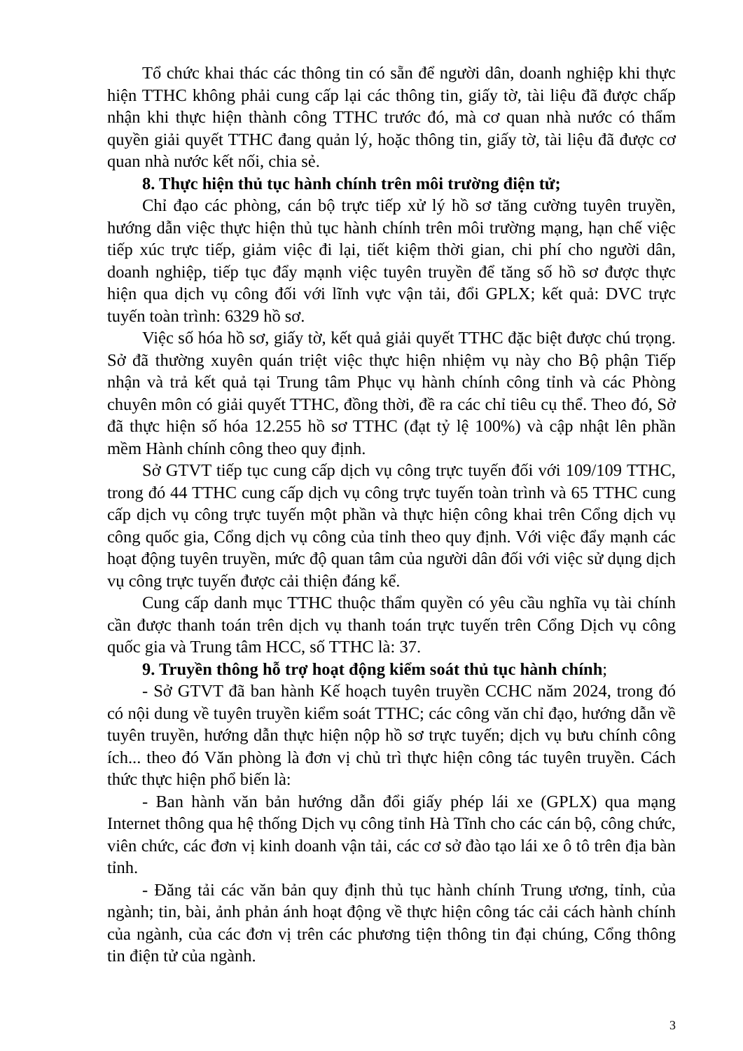Tổ chức khai thác các thông tin có sẵn để người dân, doanh nghiệp khi thực hiện TTHC không phải cung cấp lại các thông tin, giấy tờ, tài liệu đã được chấp nhận khi thực hiện thành công TTHC trước đó, mà cơ quan nhà nước có thẩm quyền giải quyết TTHC đang quản lý, hoặc thông tin, giấy tờ, tài liệu đã được cơ quan nhà nước kết nối, chia sẻ.
8. Thực hiện thủ tục hành chính trên môi trường điện tử;
Chỉ đạo các phòng, cán bộ trực tiếp xử lý hồ sơ tăng cường tuyên truyền, hướng dẫn việc thực hiện thủ tục hành chính trên môi trường mạng, hạn chế việc tiếp xúc trực tiếp, giảm việc đi lại, tiết kiệm thời gian, chi phí cho người dân, doanh nghiệp, tiếp tục đẩy mạnh việc tuyên truyền để tăng số hồ sơ được thực hiện qua dịch vụ công đối với lĩnh vực vận tải, đổi GPLX; kết quả: DVC trực tuyến toàn trình: 6329 hồ sơ.
Việc số hóa hồ sơ, giấy tờ, kết quả giải quyết TTHC đặc biệt được chú trọng. Sở đã thường xuyên quán triệt việc thực hiện nhiệm vụ này cho Bộ phận Tiếp nhận và trả kết quả tại Trung tâm Phục vụ hành chính công tỉnh và các Phòng chuyên môn có giải quyết TTHC, đồng thời, đề ra các chỉ tiêu cụ thể. Theo đó, Sở đã thực hiện số hóa 12.255 hồ sơ TTHC (đạt tỷ lệ 100%) và cập nhật lên phần mềm Hành chính công theo quy định.
Sở GTVT tiếp tục cung cấp dịch vụ công trực tuyến đối với 109/109 TTHC, trong đó 44 TTHC cung cấp dịch vụ công trực tuyến toàn trình và 65 TTHC cung cấp dịch vụ công trực tuyến một phần và thực hiện công khai trên Cổng dịch vụ công quốc gia, Cổng dịch vụ công của tỉnh theo quy định. Với việc đẩy mạnh các hoạt động tuyên truyền, mức độ quan tâm của người dân đối với việc sử dụng dịch vụ công trực tuyến được cải thiện đáng kể.
Cung cấp danh mục TTHC thuộc thẩm quyền có yêu cầu nghĩa vụ tài chính cần được thanh toán trên dịch vụ thanh toán trực tuyến trên Cổng Dịch vụ công quốc gia và Trung tâm HCC, số TTHC là: 37.
9. Truyền thông hỗ trợ hoạt động kiểm soát thủ tục hành chính;
- Sở GTVT đã ban hành Kế hoạch tuyên truyền CCHC năm 2024, trong đó có nội dung về tuyên truyền kiểm soát TTHC; các công văn chỉ đạo, hướng dẫn về tuyên truyền, hướng dẫn thực hiện nộp hồ sơ trực tuyến; dịch vụ bưu chính công ích... theo đó Văn phòng là đơn vị chủ trì thực hiện công tác tuyên truyền. Cách thức thực hiện phổ biến là:
- Ban hành văn bản hướng dẫn đổi giấy phép lái xe (GPLX) qua mạng Internet thông qua hệ thống Dịch vụ công tỉnh Hà Tĩnh cho các cán bộ, công chức, viên chức, các đơn vị kinh doanh vận tải, các cơ sở đào tạo lái xe ô tô trên địa bàn tỉnh.
- Đăng tải các văn bản quy định thủ tục hành chính Trung ương, tỉnh, của ngành; tin, bài, ảnh phản ánh hoạt động về thực hiện công tác cải cách hành chính của ngành, của các đơn vị trên các phương tiện thông tin đại chúng, Cổng thông tin điện tử của ngành.
3